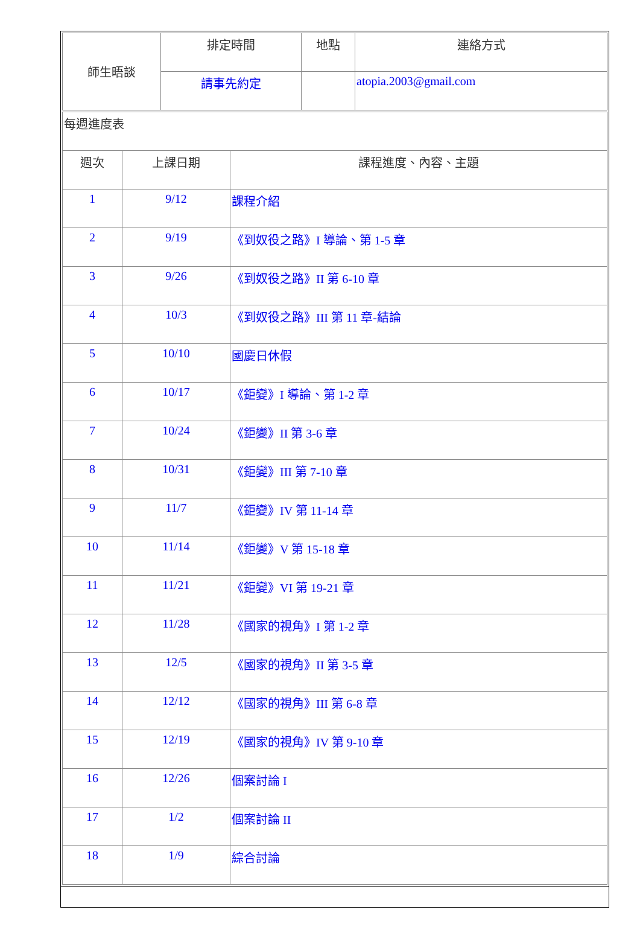| 師生晤談 | 排定時間 | 地點 | 連絡方式 |
| | 請事先約定 | | atopia.2003@gmail.com |
| 每週進度表 | | |
| 週次 | 上課日期 | 課程進度、內容、主題 |
| 1 | 9/12 | 課程介紹 |
| 2 | 9/19 | 《到奴役之路》I 導論、第 1-5 章 |
| 3 | 9/26 | 《到奴役之路》II 第 6-10 章 |
| 4 | 10/3 | 《到奴役之路》III 第 11 章-結論 |
| 5 | 10/10 | 國慶日休假 |
| 6 | 10/17 | 《鉅變》I 導論、第 1-2 章 |
| 7 | 10/24 | 《鉅變》II 第 3-6 章 |
| 8 | 10/31 | 《鉅變》III 第 7-10 章 |
| 9 | 11/7 | 《鉅變》IV 第 11-14 章 |
| 10 | 11/14 | 《鉅變》V 第 15-18 章 |
| 11 | 11/21 | 《鉅變》VI 第 19-21 章 |
| 12 | 11/28 | 《國家的視角》I 第 1-2 章 |
| 13 | 12/5 | 《國家的視角》II 第 3-5 章 |
| 14 | 12/12 | 《國家的視角》III 第 6-8 章 |
| 15 | 12/19 | 《國家的視角》IV 第 9-10 章 |
| 16 | 12/26 | 個案討論 I |
| 17 | 1/2 | 個案討論 II |
| 18 | 1/9 | 綜合討論 |